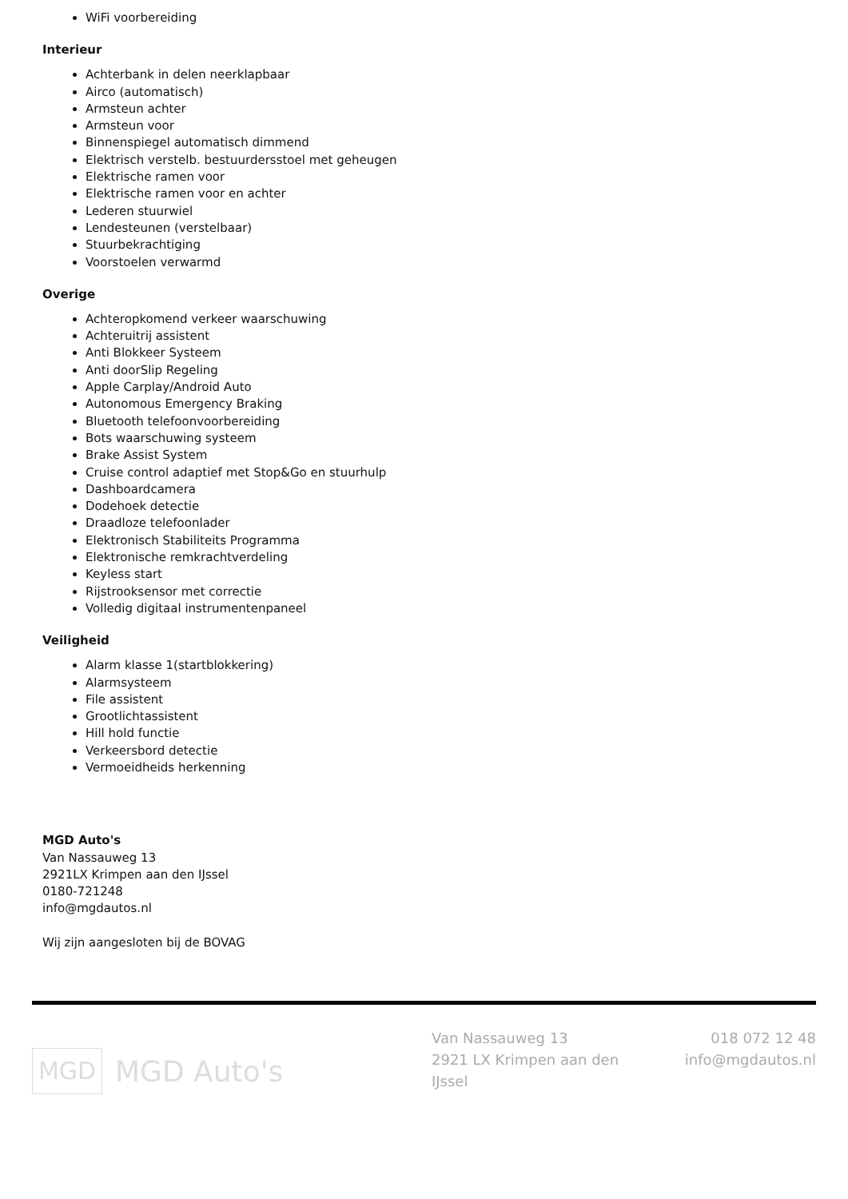WiFi voorbereiding
Interieur
Achterbank in delen neerklapbaar
Airco (automatisch)
Armsteun achter
Armsteun voor
Binnenspiegel automatisch dimmend
Elektrisch verstelb. bestuurdersstoel met geheugen
Elektrische ramen voor
Elektrische ramen voor en achter
Lederen stuurwiel
Lendesteunen (verstelbaar)
Stuurbekrachtiging
Voorstoelen verwarmd
Overige
Achteropkomend verkeer waarschuwing
Achteruitrij assistent
Anti Blokkeer Systeem
Anti doorSlip Regeling
Apple Carplay/Android Auto
Autonomous Emergency Braking
Bluetooth telefoonvoorbereiding
Bots waarschuwing systeem
Brake Assist System
Cruise control adaptief met Stop&Go en stuurhulp
Dashboardcamera
Dodehoek detectie
Draadloze telefoonlader
Elektronisch Stabiliteits Programma
Elektronische remkrachtverdeling
Keyless start
Rijstrooksensor met correctie
Volledig digitaal instrumentenpaneel
Veiligheid
Alarm klasse 1(startblokkering)
Alarmsysteem
File assistent
Grootlichtassistent
Hill hold functie
Verkeersbord detectie
Vermoeidheids herkenning
MGD Auto's
Van Nassauweg 13
2921LX Krimpen aan den IJssel
0180-721248
info@mgdautos.nl
Wij zijn aangesloten bij de BOVAG
MGD
MGD Auto's
Van Nassauweg 13
2921 LX Krimpen aan den IJssel
018 072 12 48
info@mgdautos.nl